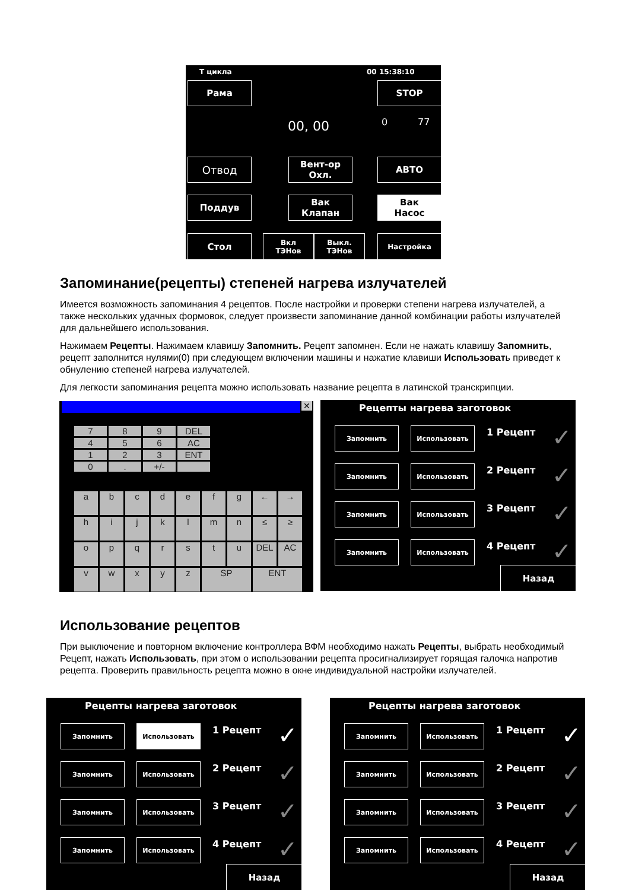Т цикла 00 15:38:10
Рама STOP
00, 00 0 77
Отвод
Вент-ор
Охл.
АВТО
Поддув
Вак
Клапан
Вак
Насос
Стол
Вкл
ТЭНов
Выкл.
ТЭНов
Настройка
Запоминание(рецепты) степеней нагрева излучателей
Имеется возможность запоминания 4 рецептов. После настройки и проверки степени нагрева излучателей, а также нескольких удачных формовок, следует произвести запоминание данной комбинации работы излучателей для дальнейшего использования.
Нажимаем Рецепты. Нажимаем клавишу Запомнить. Рецепт запомнен. Если не нажать клавишу Запомнить, рецепт заполнится нулями(0) при следующем включении машины и нажатие клавиши Использовать приведет к обнулению степеней нагрева излучателей.
Для легкости запоминания рецепта можно использовать название рецепта в латинской транскрипции.
✕
789 DEL 456 AC 123 ENT 0. +/-
abcdefg ← → hijklmn ≤ ≥ opqrstu DEL AC vwxyz SP ENT
Рецепты нагрева заготовок
Запомнить Использовать 1 Рецепт ✓
Запомнить Использовать 2 Рецепт ✓
Запомнить Использовать 3 Рецепт ✓
Запомнить Использовать 4 Рецепт ✓
Назад
Использование рецептов
При выключение и повторном включение контроллера ВФМ необходимо нажать Рецепты, выбрать необходимый Рецепт, нажать Использовать, при этом о использовании рецепта просигнализирует горящая галочка напротив рецепта. Проверить правильность рецепта можно в окне индивидуальной настройки излучателей.
Рецепты нагрева заготовок
Запомнить Использовать 1 Рецепт ✓
Запомнить Использовать 2 Рецепт ✓
Запомнить Использовать 3 Рецепт ✓
Запомнить Использовать 4 Рецепт ✓
Назад
Рецепты нагрева заготовок
Запомнить Использовать 1 Рецепт ✓
Запомнить Использовать 2 Рецепт ✓
Запомнить Использовать 3 Рецепт ✓
Запомнить Использовать 4 Рецепт ✓
Назад